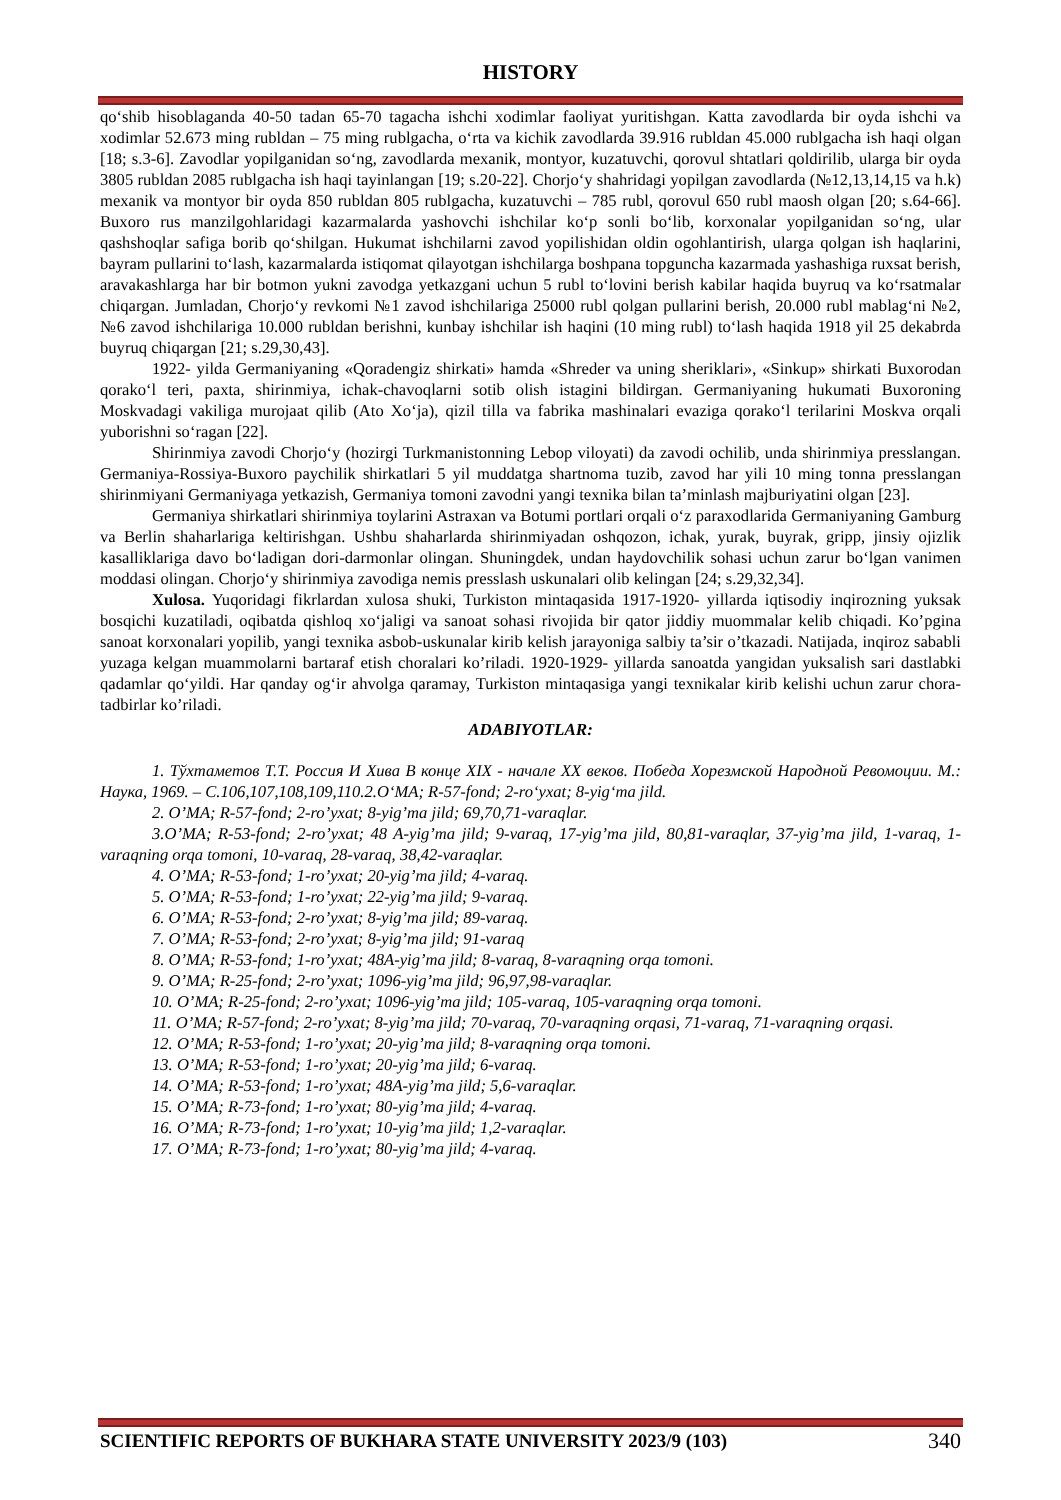HISTORY
qo‘shib hisoblaganda 40-50 tadan 65-70 tagacha ishchi xodimlar faoliyat yuritishgan. Katta zavodlarda bir oyda ishchi va xodimlar 52.673 ming rubldan – 75 ming rublgacha, o‘rta va kichik zavodlarda 39.916 rubldan 45.000 rublgacha ish haqi olgan [18; s.3-6]. Zavodlar yopilganidan so‘ng, zavodlarda mexanik, montyor, kuzatuvchi, qorovul shtatlari qoldirilib, ularga bir oyda 3805 rubldan 2085 rublgacha ish haqi tayinlangan [19; s.20-22]. Chorjo‘y shahridagi yopilgan zavodlarda (№12,13,14,15 va h.k) mexanik va montyor bir oyda 850 rubldan 805 rublgacha, kuzatuvchi – 785 rubl, qorovul 650 rubl maosh olgan [20; s.64-66]. Buxoro rus manzilgohlaridagi kazarmalarda yashovchi ishchilar ko‘p sonli bo‘lib, korxonalar yopilganidan so‘ng, ular qashshoqlar safiga borib qo‘shilgan. Hukumat ishchilarni zavod yopilishidan oldin ogohlantirish, ularga qolgan ish haqlarini, bayram pullarini to‘lash, kazarmalarda istiqomat qilayotgan ishchilarga boshpana topguncha kazarmada yashashiga ruxsat berish, aravakashlarga har bir botmon yukni zavodga yetkazgani uchun 5 rubl to‘lovini berish kabilar haqida buyruq va ko‘rsatmalar chiqargan. Jumladan, Chorjo‘y revkomi №1 zavod ishchilariga 25000 rubl qolgan pullarini berish, 20.000 rubl mablag‘ni №2, №6 zavod ishchilariga 10.000 rubldan berishni, kunbay ishchilar ish haqini (10 ming rubl) to‘lash haqida 1918 yil 25 dekabrda buyruq chiqargan [21; s.29,30,43].
1922- yilda Germaniyaning «Qoradengiz shirkati» hamda «Shreder va uning sheriklari», «Sinkup» shirkati Buxorodan qorako‘l teri, paxta, shirinmiya, ichak-chavoqlarni sotib olish istagini bildirgan. Germaniyaning hukumati Buxoroning Moskvadagi vakiliga murojaat qilib (Ato Xo‘ja), qizil tilla va fabrika mashinalari evaziga qorako‘l terilarini Moskva orqali yuborishni so‘ragan [22].
Shirinmiya zavodi Chorjo‘y (hozirgi Turkmanistonning Lebop viloyati) da zavodi ochilib, unda shirinmiya presslangan. Germaniya-Rossiya-Buxoro paychilik shirkatlari 5 yil muddatga shartnoma tuzib, zavod har yili 10 ming tonna presslangan shirinmiyani Germaniyaga yetkazish, Germaniya tomoni zavodni yangi texnika bilan ta’minlash majburiyatini olgan [23].
Germaniya shirkatlari shirinmiya toylarini Astraxan va Botumi portlari orqali o‘z paraxodlarida Germaniyaning Gamburg va Berlin shaharlariga keltirishgan. Ushbu shaharlarda shirinmiyadan oshqozon, ichak, yurak, buyrak, gripp, jinsiy ojizlik kasalliklariga davo bo‘ladigan dori-darmonlar olingan. Shuningdek, undan haydovchilik sohasi uchun zarur bo‘lgan vanimen moddasi olingan. Chorjo‘y shirinmiya zavodiga nemis presslash uskunalari olib kelingan [24; s.29,32,34].
Xulosa. Yuqoridagi fikrlardan xulosa shuki, Turkiston mintaqasida 1917-1920- yillarda iqtisodiy inqirozning yuksak bosqichi kuzatiladi, oqibatda qishloq xo‘jaligi va sanoat sohasi rivojida bir qator jiddiy muommalar kelib chiqadi. Ko’pgina sanoat korxonalari yopilib, yangi texnika asbob-uskunalar kirib kelish jarayoniga salbiy ta’sir o’tkazadi. Natijada, inqiroz sababli yuzaga kelgan muammolarni bartaraf etish choralari ko’riladi. 1920-1929- yillarda sanoatda yangidan yuksalish sari dastlabki qadamlar qo‘yildi. Har qanday og‘ir ahvolga qaramay, Turkiston mintaqasiga yangi texnikalar kirib kelishi uchun zarur chora-tadbirlar ko’riladi.
ADABIYOTLAR:
1. Тўхтаметов Т.Т. Россия И Хива В конце XIX - начале XX веков. Победа Хорезмской Народной Ревомоции. М.: Наука, 1969. – С.106,107,108,109,110.2.O‘MA; R-57-fond; 2-ro‘yxat; 8-yig‘ma jild.
2. O’MA; R-57-fond; 2-ro’yxat; 8-yig’ma jild; 69,70,71-varaqlar.
3.O’MA; R-53-fond; 2-ro’yxat; 48 A-yig’ma jild; 9-varaq, 17-yig’ma jild, 80,81-varaqlar, 37-yig’ma jild, 1-varaq, 1-varaqning orqa tomoni, 10-varaq, 28-varaq, 38,42-varaqlar.
4. O’MA; R-53-fond; 1-ro’yxat; 20-yig’ma jild; 4-varaq.
5. O’MA; R-53-fond; 1-ro’yxat; 22-yig’ma jild; 9-varaq.
6. O’MA; R-53-fond; 2-ro’yxat; 8-yig’ma jild; 89-varaq.
7. O’MA; R-53-fond; 2-ro’yxat; 8-yig’ma jild; 91-varaq
8. O’MA; R-53-fond; 1-ro’yxat; 48A-yig’ma jild; 8-varaq, 8-varaqning orqa tomoni.
9. O’MA; R-25-fond; 2-ro’yxat; 1096-yig’ma jild; 96,97,98-varaqlar.
10. O’MA; R-25-fond; 2-ro’yxat; 1096-yig’ma jild; 105-varaq, 105-varaqning orqa tomoni.
11. O’MA; R-57-fond; 2-ro’yxat; 8-yig’ma jild; 70-varaq, 70-varaqning orqasi, 71-varaq, 71-varaqning orqasi.
12. O’MA; R-53-fond; 1-ro’yxat; 20-yig’ma jild; 8-varaqning orqa tomoni.
13. O’MA; R-53-fond; 1-ro’yxat; 20-yig’ma jild; 6-varaq.
14. O’MA; R-53-fond; 1-ro’yxat; 48A-yig’ma jild; 5,6-varaqlar.
15. O’MA; R-73-fond; 1-ro’yxat; 80-yig’ma jild; 4-varaq.
16. O’MA; R-73-fond; 1-ro’yxat; 10-yig’ma jild; 1,2-varaqlar.
17. O’MA; R-73-fond; 1-ro’yxat; 80-yig’ma jild; 4-varaq.
SCIENTIFIC REPORTS OF BUKHARA STATE UNIVERSITY 2023/9 (103) 340